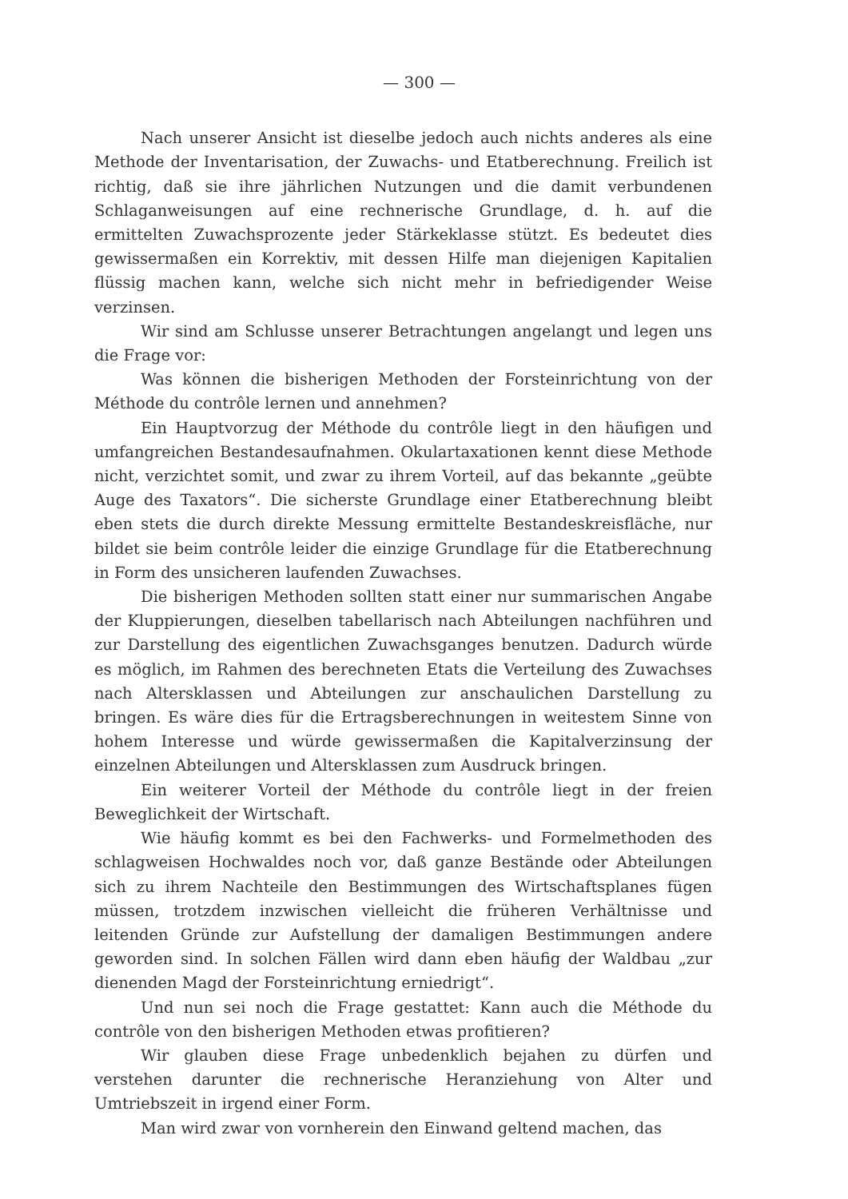— 300 —
Nach unserer Ansicht ist dieselbe jedoch auch nichts anderes als eine Methode der Inventarisation, der Zuwachs- und Etatberechnung. Freilich ist richtig, daß sie ihre jährlichen Nutzungen und die damit verbundenen Schlaganweisungen auf eine rechnerische Grundlage, d. h. auf die ermittelten Zuwachsprozente jeder Stärkeklasse stützt. Es bedeutet dies gewissermaßen ein Korrektiv, mit dessen Hilfe man diejenigen Kapitalien flüssig machen kann, welche sich nicht mehr in befriedigender Weise verzinsen.
Wir sind am Schlusse unserer Betrachtungen angelangt und legen uns die Frage vor:
Was können die bisherigen Methoden der Forsteinrichtung von der Méthode du contrôle lernen und annehmen?
Ein Hauptvorzug der Méthode du contrôle liegt in den häufigen und umfangreichen Bestandesaufnahmen. Okulartaxationen kennt diese Methode nicht, verzichtet somit, und zwar zu ihrem Vorteil, auf das bekannte „geübte Auge des Taxators“. Die sicherste Grundlage einer Etatberechnung bleibt eben stets die durch direkte Messung ermittelte Bestandeskreisfläche, nur bildet sie beim contrôle leider die einzige Grundlage für die Etatberechnung in Form des unsicheren laufenden Zuwachses.
Die bisherigen Methoden sollten statt einer nur summarischen Angabe der Kluppierungen, dieselben tabellarisch nach Abteilungen nachführen und zur Darstellung des eigentlichen Zuwachsganges benutzen. Dadurch würde es möglich, im Rahmen des berechneten Etats die Verteilung des Zuwachses nach Altersklassen und Abteilungen zur anschaulichen Darstellung zu bringen. Es wäre dies für die Ertragsberechnungen in weitestem Sinne von hohem Interesse und würde gewissermaßen die Kapitalverzinsung der einzelnen Abteilungen und Altersklassen zum Ausdruck bringen.
Ein weiterer Vorteil der Méthode du contrôle liegt in der freien Beweglichkeit der Wirtschaft.
Wie häufig kommt es bei den Fachwerks- und Formelmethoden des schlagweisen Hochwaldes noch vor, daß ganze Bestände oder Abteilungen sich zu ihrem Nachteile den Bestimmungen des Wirtschaftsplanes fügen müssen, trotzdem inzwischen vielleicht die früheren Verhältnisse und leitenden Gründe zur Aufstellung der damaligen Bestimmungen andere geworden sind. In solchen Fällen wird dann eben häufig der Waldbau „zur dienenden Magd der Forsteinrichtung erniedrigt“.
Und nun sei noch die Frage gestattet: Kann auch die Méthode du contrôle von den bisherigen Methoden etwas profitieren?
Wir glauben diese Frage unbedenklich bejahen zu dürfen und verstehen darunter die rechnerische Heranziehung von Alter und Umtriebszeit in irgend einer Form.
Man wird zwar von vornherein den Einwand geltend machen, das